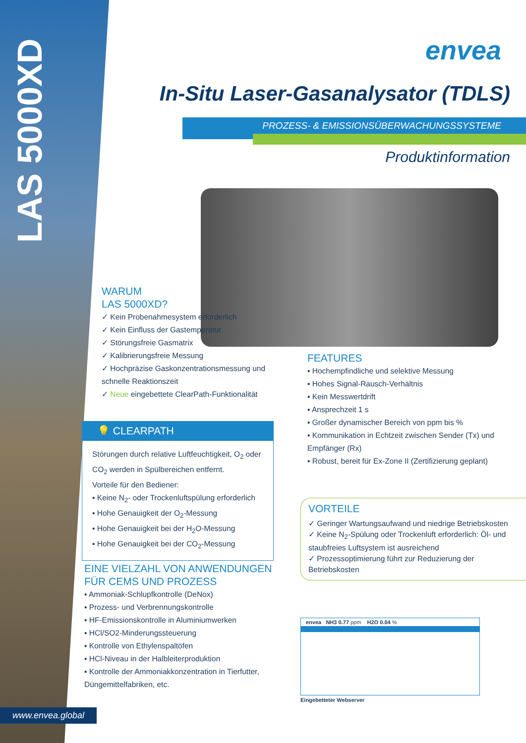LAS 5000XD
envea
In-Situ Laser-Gasanalysator (TDLS)
PROZESS- & EMISSIONSÜBERWACHUNGSSYSTEME
Produktinformation
WARUM
LAS 5000XD?
✓ Kein Probenahmesystem erforderlich
✓ Kein Einfluss der Gastemperatur
✓ Störungsfreie Gasmatrix
✓ Kalibrierungsfreie Messung
✓ Hochpräzise Gaskonzentrationsmessung und schnelle Reaktionszeit
✓ Neue eingebettete ClearPath-Funktionalität
💡 CLEARPATH
Störungen durch relative Luftfeuchtigkeit, O<sub>2</sub> oder CO<sub>2</sub> werden in Spülbereichen entfernt.
Vorteile für den Bediener:
▪ Keine N<sub>2</sub>- oder Trockenluftspülung erforderlich
▪ Hohe Genauigkeit der O<sub>2</sub>-Messung
▪ Hohe Genauigkeit bei der H<sub>2</sub>O-Messung
▪ Hohe Genauigkeit bei der CO<sub>2</sub>-Messung
EINE VIELZAHL VON ANWENDUNGEN
FÜR CEMS UND PROZESS
▪ Ammoniak-Schlupfkontrolle (DeNox)
▪ Prozess- und Verbrennungskontrolle
▪ HF-Emissionskontrolle in Aluminiumwerken
▪ HCl/SO2-Minderungssteuerung
▪ Kontrolle von Ethylenspaltöfen
▪ HCl-Niveau in der Halbleiterproduktion
▪ Kontrolle der Ammoniakkonzentration in Tierfutter, Düngemittelfabriken, etc.
FEATURES
▪ Hochempfindliche und selektive Messung
▪ Hohes Signal-Rausch-Verhältnis
▪ Kein Messwertdrift
▪ Ansprechzeit 1 s
▪ Großer dynamischer Bereich von ppm bis %
▪ Kommunikation in Echtzeit zwischen Sender (Tx) und Empfänger (Rx)
▪ Robust, bereit für Ex-Zone II (Zertifizierung geplant)
VORTEILE
✓ Geringer Wartungsaufwand und niedrige Betriebskosten
✓ Keine N<sub>2</sub>-Spülung oder Trockenluft erforderlich: Öl- und staubfreies Luftsystem ist ausreichend
✓ Prozessoptimierung führt zur Reduzierung der Betriebskosten
envea NH3 0.77 ppm H2O 0.04 %
Eingebetteter Webserver
www.envea.global